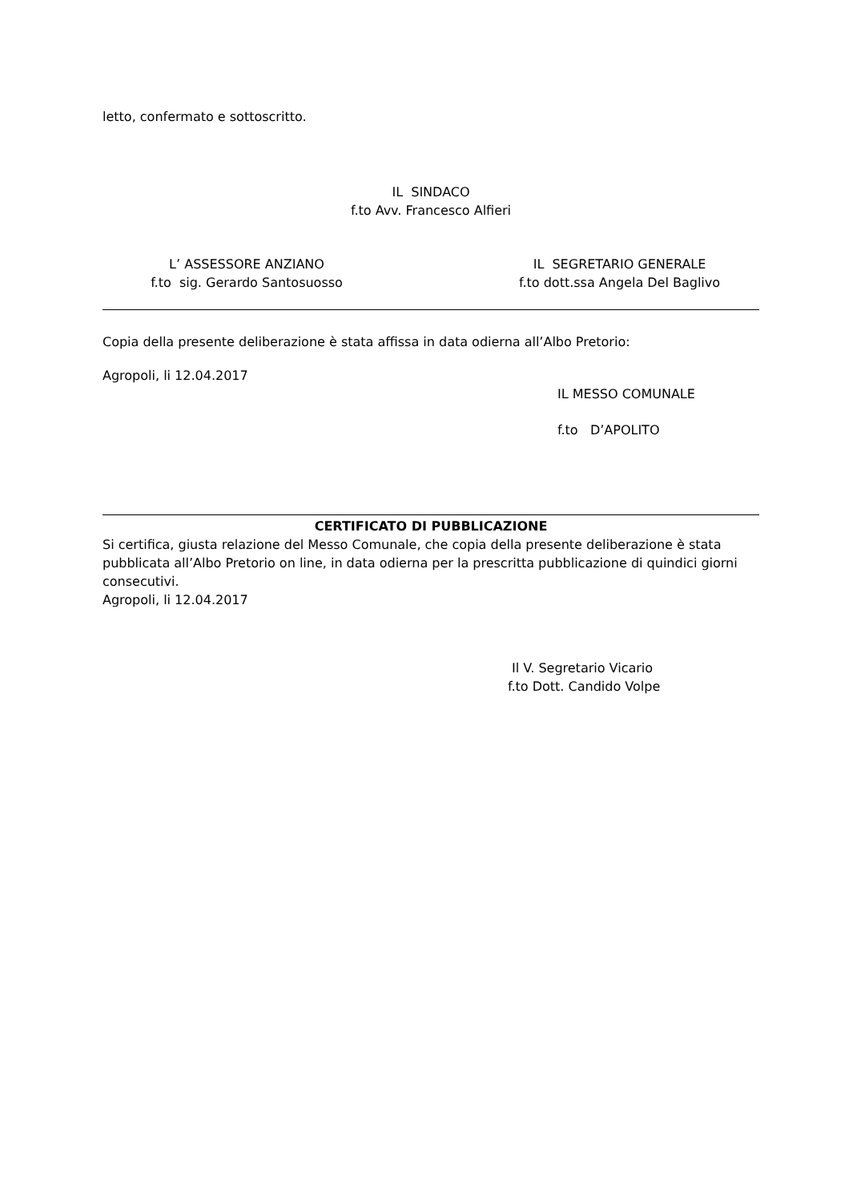letto, confermato e sottoscritto.
IL SINDACO
f.to Avv. Francesco Alfieri
L’ ASSESSORE ANZIANO
f.to sig. Gerardo Santosuosso
IL SEGRETARIO GENERALE
f.to dott.ssa Angela Del Baglivo
Copia della presente deliberazione è stata affissa in data odierna all’Albo Pretorio:
Agropoli, li 12.04.2017
IL MESSO COMUNALE
f.to D’APOLITO
CERTIFICATO DI PUBBLICAZIONE
Si certifica, giusta relazione del Messo Comunale, che copia della presente deliberazione è stata pubblicata all’Albo Pretorio on line, in data odierna per la prescritta pubblicazione di quindici giorni consecutivi.
Agropoli, li 12.04.2017
Il V. Segretario Vicario
f.to Dott. Candido Volpe